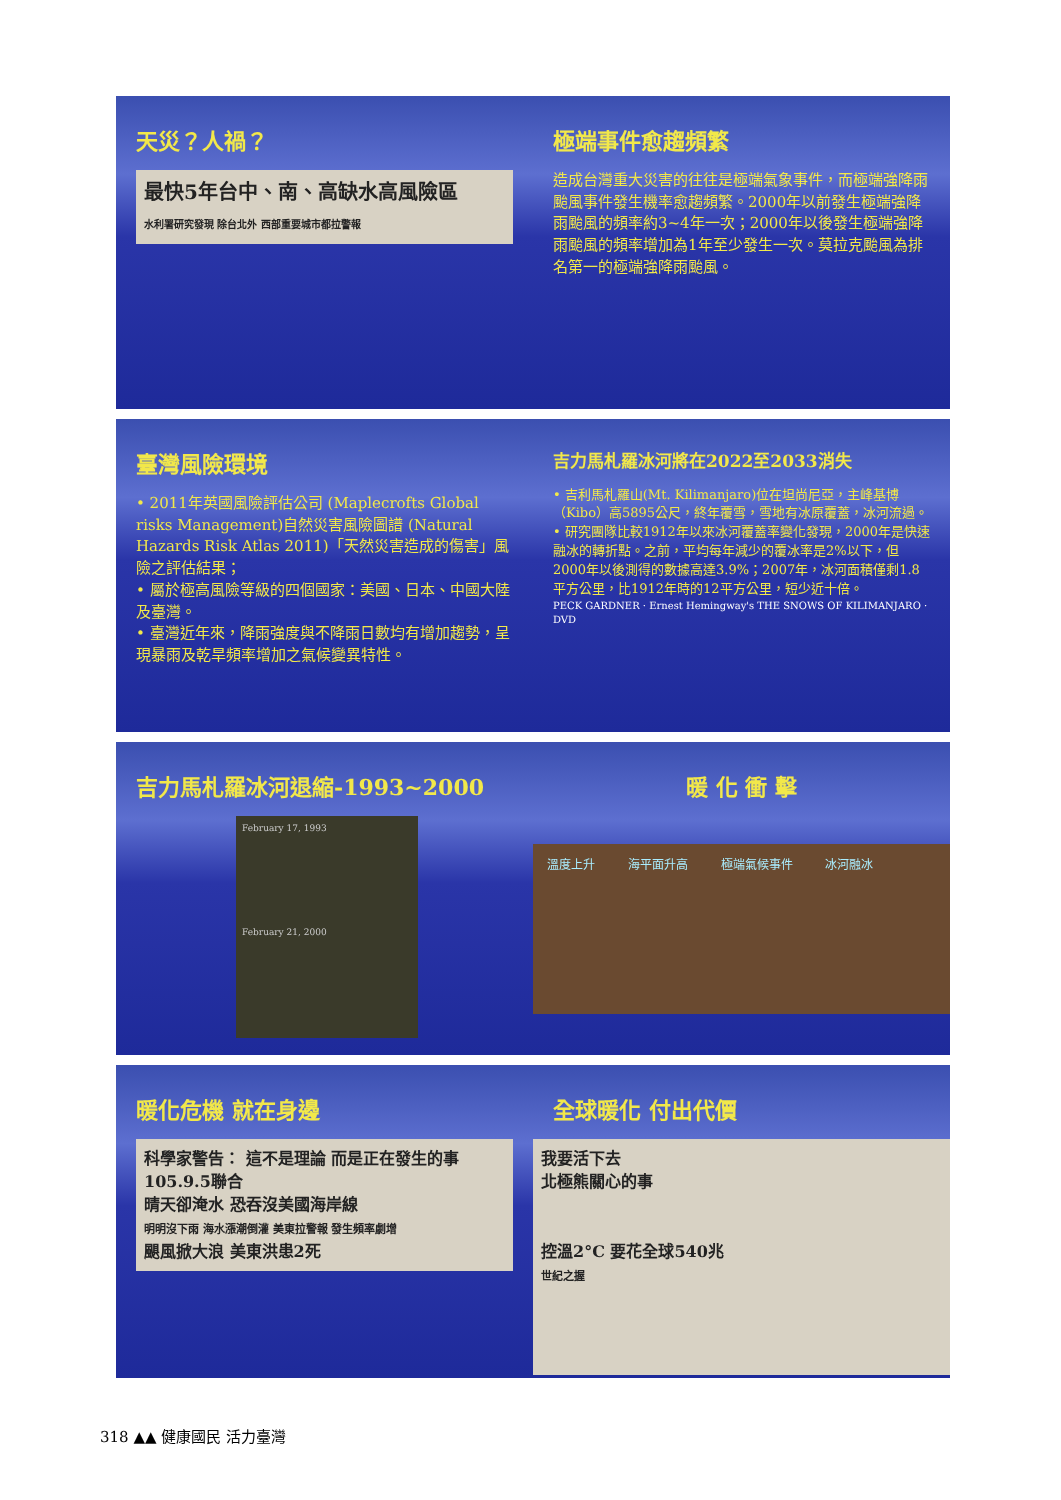天災？人禍？
最快5年台中、南、高缺水高風險區
水利署研究發現 除台北外 西部重要城市都拉警報
極端事件愈趨頻繁
造成台灣重大災害的往往是極端氣象事件，而極端強降雨颱風事件發生機率愈趨頻繁。2000年以前發生極端強降雨颱風的頻率約3~4年一次；2000年以後發生極端強降雨颱風的頻率增加為1年至少發生一次。莫拉克颱風為排名第一的極端強降雨颱風。
臺灣風險環境
• 2011年英國風險評估公司 (Maplecrofts Global risks Management)自然災害風險圖譜 (Natural Hazards Risk Atlas 2011)「天然災害造成的傷害」風險之評估結果；
• 屬於極高風險等級的四個國家：美國、日本、中國大陸及臺灣。
• 臺灣近年來，降雨強度與不降雨日數均有增加趨勢，呈現暴雨及乾旱頻率增加之氣候變異特性。
吉力馬札羅冰河將在2022至2033消失
• 吉利馬札羅山(Mt. Kilimanjaro)位在坦尚尼亞，主峰基博（Kibo）高5895公尺，終年覆雪，雪地有冰原覆蓋，冰河流過。
• 研究團隊比較1912年以來冰河覆蓋率變化發現，2000年是快速融冰的轉折點。之前，平均每年減少的覆冰率是2%以下，但2000年以後測得的數據高達3.9%；2007年，冰河面積僅剩1.8平方公里，比1912年時的12平方公里，短少近十倍。
PECK GARDNER · Ernest Hemingway's THE SNOWS OF KILIMANJARO · DVD
吉力馬札羅冰河退縮-1993~2000
February 17, 1993
February 21, 2000
暖 化 衝 擊
溫度上升 海平面升高 極端氣候事件 冰河融冰
暖化危機 就在身邊
科學家警告： 這不是理論 而是正在發生的事 105.9.5聯合
晴天卻淹水 恐吞沒美國海岸線
明明沒下雨 海水漲潮倒灌 美東拉警報 發生頻率劇增
颶風掀大浪 美東洪患2死
全球暖化 付出代價
我要活下去
北極熊關心的事
控溫2°C 要花全球540兆
世紀之握
318 ▲▲ 健康國民 活力臺灣